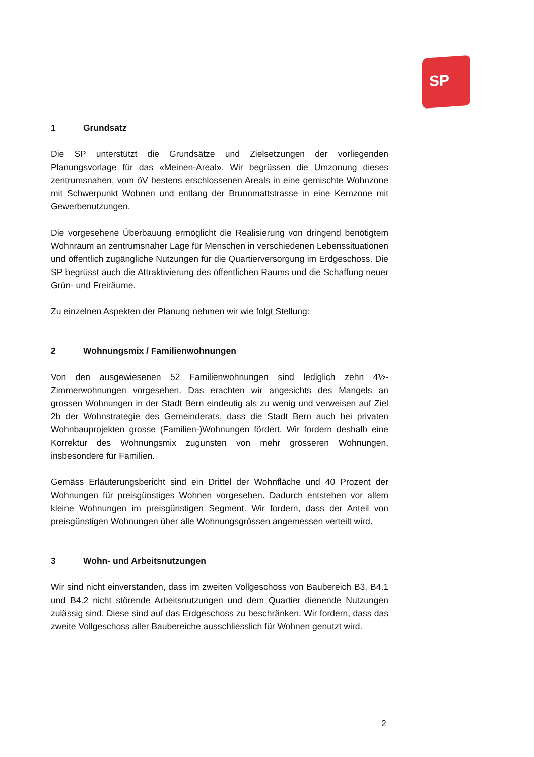SP
1 Grundsatz
Die SP unterstützt die Grundsätze und Zielsetzungen der vorliegenden Planungsvorlage für das «Meinen-Areal». Wir begrüssen die Umzonung dieses zentrumsnahen, vom öV bestens erschlossenen Areals in eine gemischte Wohnzone mit Schwerpunkt Wohnen und entlang der Brunnmattstrasse in eine Kernzone mit Gewerbenutzungen.
Die vorgesehene Überbauung ermöglicht die Realisierung von dringend benötigtem Wohnraum an zentrumsnaher Lage für Menschen in verschiedenen Lebenssituationen und öffentlich zugängliche Nutzungen für die Quartierversorgung im Erdgeschoss. Die SP begrüsst auch die Attraktivierung des öffentlichen Raums und die Schaffung neuer Grün- und Freiräume.
Zu einzelnen Aspekten der Planung nehmen wir wie folgt Stellung:
2 Wohnungsmix / Familienwohnungen
Von den ausgewiesenen 52 Familienwohnungen sind lediglich zehn 4½-Zimmerwohnungen vorgesehen. Das erachten wir angesichts des Mangels an grossen Wohnungen in der Stadt Bern eindeutig als zu wenig und verweisen auf Ziel 2b der Wohnstrategie des Gemeinderats, dass die Stadt Bern auch bei privaten Wohnbauprojekten grosse (Familien-)Wohnungen fördert. Wir fordern deshalb eine Korrektur des Wohnungsmix zugunsten von mehr grösseren Wohnungen, insbesondere für Familien.
Gemäss Erläuterungsbericht sind ein Drittel der Wohnfläche und 40 Prozent der Wohnungen für preisgünstiges Wohnen vorgesehen. Dadurch entstehen vor allem kleine Wohnungen im preisgünstigen Segment. Wir fordern, dass der Anteil von preisgünstigen Wohnungen über alle Wohnungsgrössen angemessen verteilt wird.
3 Wohn- und Arbeitsnutzungen
Wir sind nicht einverstanden, dass im zweiten Vollgeschoss von Baubereich B3, B4.1 und B4.2 nicht störende Arbeitsnutzungen und dem Quartier dienende Nutzungen zulässig sind. Diese sind auf das Erdgeschoss zu beschränken. Wir fordern, dass das zweite Vollgeschoss aller Baubereiche ausschliesslich für Wohnen genutzt wird.
2